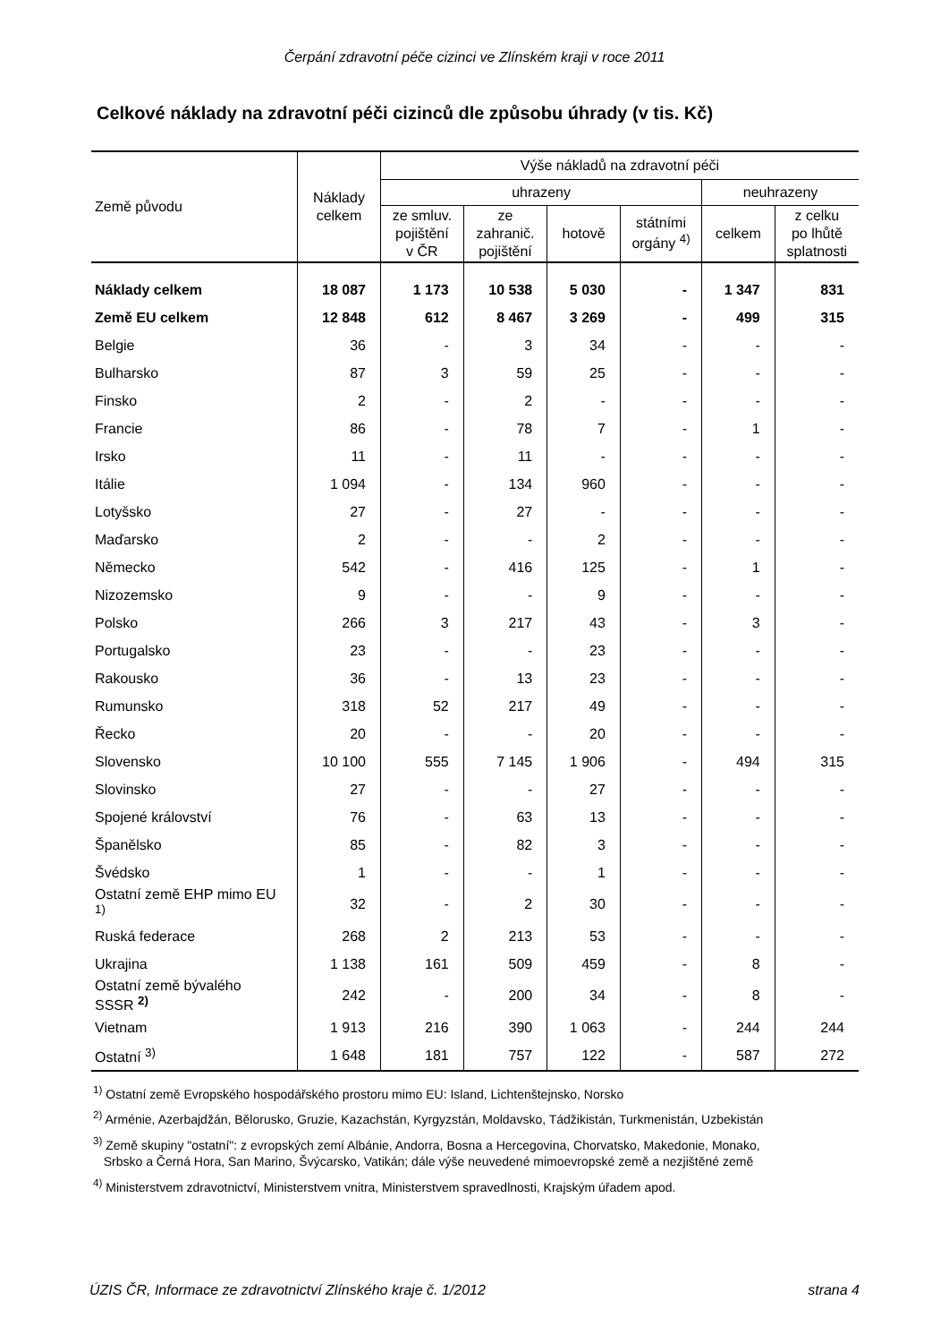Čerpání zdravotní péče cizinci ve Zlínském kraji v roce 2011
Celkové náklady na zdravotní péči cizinců dle způsobu úhrady (v tis. Kč)
| Země původu | Náklady celkem | Výše nákladů na zdravotní péči | | | | | |
| --- | --- | --- | --- | --- | --- | --- | --- |
| | | uhrazeny | | | | neuhrazeny | |
| | | ze smluv. pojištění v ČR | ze zahranič. pojištění | hotově | státními orgány <sup>4)</sup> | celkem | z celku po lhůtě splatnosti |
| Náklady celkem | 18 087 | 1 173 | 10 538 | 5 030 | - | 1 347 | 831 |
| Země EU celkem | 12 848 | 612 | 8 467 | 3 269 | - | 499 | 315 |
| Belgie | 36 | - | 3 | 34 | - | - | - |
| Bulharsko | 87 | 3 | 59 | 25 | - | - | - |
| Finsko | 2 | - | 2 | - | - | - | - |
| Francie | 86 | - | 78 | 7 | - | 1 | - |
| Irsko | 11 | - | 11 | - | - | - | - |
| Itálie | 1 094 | - | 134 | 960 | - | - | - |
| Lotyšsko | 27 | - | 27 | - | - | - | - |
| Maďarsko | 2 | - | - | 2 | - | - | - |
| Německo | 542 | - | 416 | 125 | - | 1 | - |
| Nizozemsko | 9 | - | - | 9 | - | - | - |
| Polsko | 266 | 3 | 217 | 43 | - | 3 | - |
| Portugalsko | 23 | - | - | 23 | - | - | - |
| Rakousko | 36 | - | 13 | 23 | - | - | - |
| Rumunsko | 318 | 52 | 217 | 49 | - | - | - |
| Řecko | 20 | - | - | 20 | - | - | - |
| Slovensko | 10 100 | 555 | 7 145 | 1 906 | - | 494 | 315 |
| Slovinsko | 27 | - | - | 27 | - | - | - |
| Spojené království | 76 | - | 63 | 13 | - | - | - |
| Španělsko | 85 | - | 82 | 3 | - | - | - |
| Švédsko | 1 | - | - | 1 | - | - | - |
| Ostatní země EHP mimo EU <sup>1)</sup> | 32 | - | 2 | 30 | - | - | - |
| Ruská federace | 268 | 2 | 213 | 53 | - | - | - |
| Ukrajina | 1 138 | 161 | 509 | 459 | - | 8 | - |
| Ostatní země bývalého SSSR <sup>2)</sup> | 242 | - | 200 | 34 | - | 8 | - |
| Vietnam | 1 913 | 216 | 390 | 1 063 | - | 244 | 244 |
| Ostatní <sup>3)</sup> | 1 648 | 181 | 757 | 122 | - | 587 | 272 |
<sup>1)</sup> Ostatní země Evropského hospodářského prostoru mimo EU: Island, Lichtenštejnsko, Norsko
<sup>2)</sup> Arménie, Azerbajdžán, Bělorusko, Gruzie, Kazachstán, Kyrgyzstán, Moldavsko, Tádžikistán, Turkmenistán, Uzbekistán
<sup>3)</sup> Země skupiny "ostatní": z evropských zemí Albánie, Andorra, Bosna a Hercegovina, Chorvatsko, Makedonie, Monako,
Srbsko a Černá Hora, San Marino, Švýcarsko, Vatikán; dále výše neuvedené mimoevropské země a nezjištěné země
<sup>4)</sup> Ministerstvem zdravotnictví, Ministerstvem vnitra, Ministerstvem spravedlnosti, Krajským úřadem apod.
ÚZIS ČR, Informace ze zdravotnictví Zlínského kraje č. 1/2012 strana 4